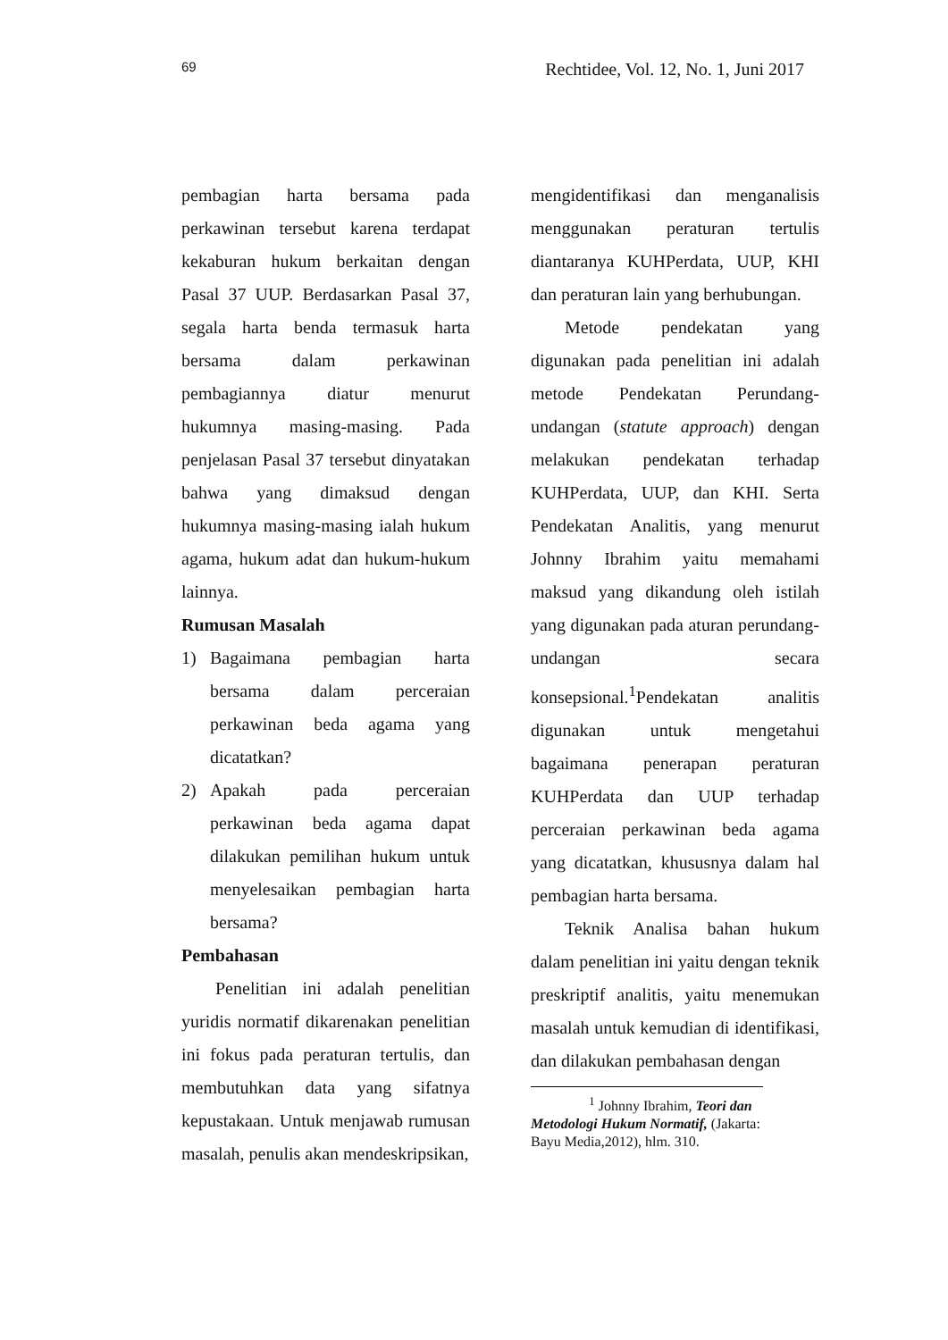69 Rechtidee, Vol. 12, No. 1, Juni 2017
pembagian harta bersama pada perkawinan tersebut karena terdapat kekaburan hukum berkaitan dengan Pasal 37 UUP. Berdasarkan Pasal 37, segala harta benda termasuk harta bersama dalam perkawinan pembagiannya diatur menurut hukumnya masing-masing. Pada penjelasan Pasal 37 tersebut dinyatakan bahwa yang dimaksud dengan hukumnya masing-masing ialah hukum agama, hukum adat dan hukum-hukum lainnya.
Rumusan Masalah
1) Bagaimana pembagian harta bersama dalam perceraian perkawinan beda agama yang dicatatkan?
2) Apakah pada perceraian perkawinan beda agama dapat dilakukan pemilihan hukum untuk menyelesaikan pembagian harta bersama?
Pembahasan
Penelitian ini adalah penelitian yuridis normatif dikarenakan penelitian ini fokus pada peraturan tertulis, dan membutuhkan data yang sifatnya kepustakaan. Untuk menjawab rumusan masalah, penulis akan mendeskripsikan,
mengidentifikasi dan menganalisis menggunakan peraturan tertulis diantaranya KUHPerdata, UUP, KHI dan peraturan lain yang berhubungan.
Metode pendekatan yang digunakan pada penelitian ini adalah metode Pendekatan Perundang-undangan (statute approach) dengan melakukan pendekatan terhadap KUHPerdata, UUP, dan KHI. Serta Pendekatan Analitis, yang menurut Johnny Ibrahim yaitu memahami maksud yang dikandung oleh istilah yang digunakan pada aturan perundang-undangan secara konsepsional.<sup>1</sup>Pendekatan analitis digunakan untuk mengetahui bagaimana penerapan peraturan KUHPerdata dan UUP terhadap perceraian perkawinan beda agama yang dicatatkan, khususnya dalam hal pembagian harta bersama.
Teknik Analisa bahan hukum dalam penelitian ini yaitu dengan teknik preskriptif analitis, yaitu menemukan masalah untuk kemudian di identifikasi, dan dilakukan pembahasan dengan
<sup>1</sup> Johnny Ibrahim, Teori dan Metodologi Hukum Normatif, (Jakarta: Bayu Media,2012), hlm. 310.